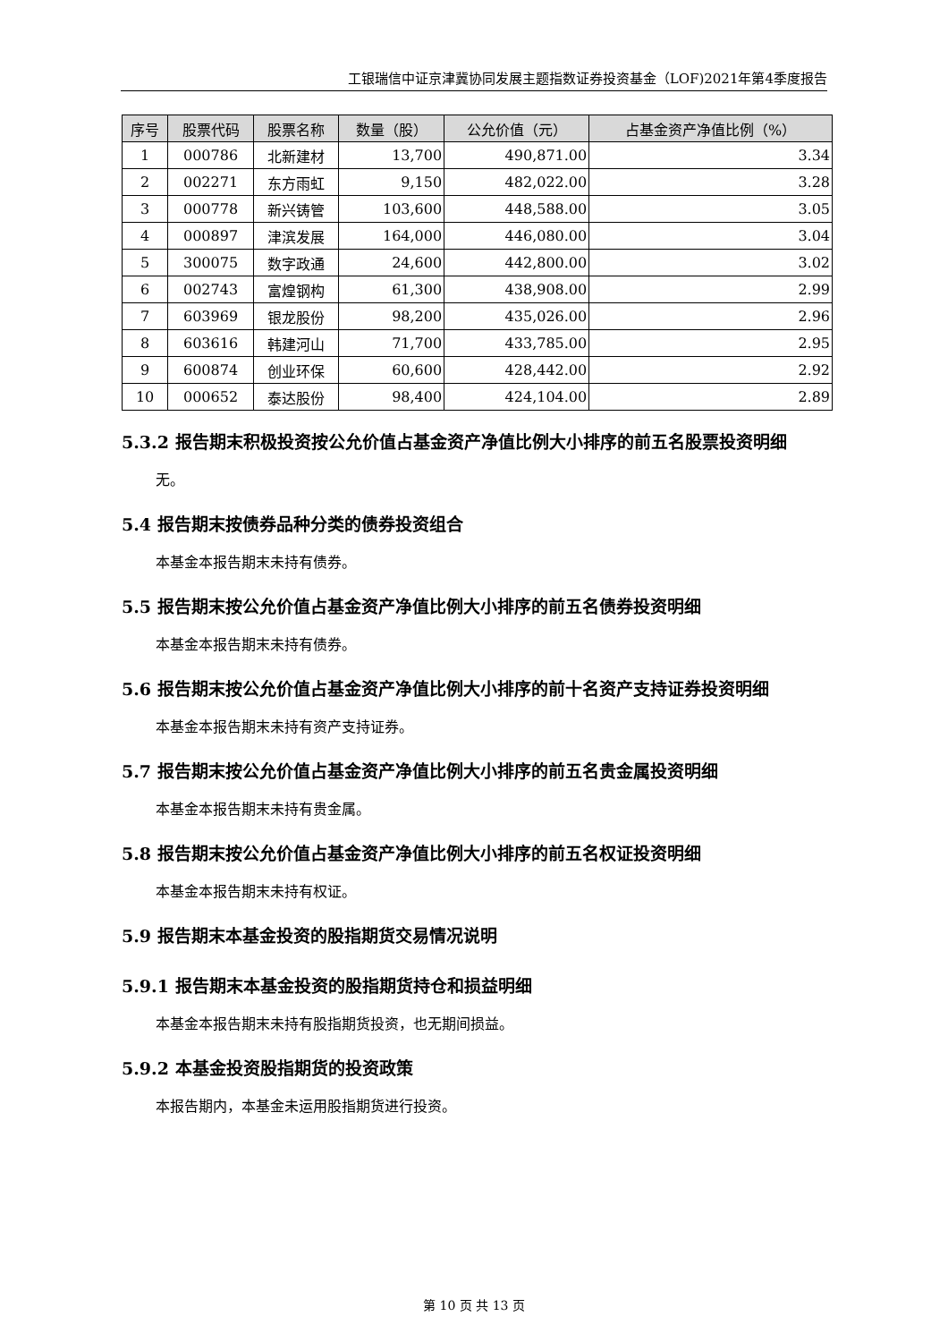工银瑞信中证京津冀协同发展主题指数证券投资基金（LOF)2021年第4季度报告
| 序号 | 股票代码 | 股票名称 | 数量（股） | 公允价值（元） | 占基金资产净值比例（%） |
| --- | --- | --- | --- | --- | --- |
| 1 | 000786 | 北新建材 | 13,700 | 490,871.00 | 3.34 |
| 2 | 002271 | 东方雨虹 | 9,150 | 482,022.00 | 3.28 |
| 3 | 000778 | 新兴铸管 | 103,600 | 448,588.00 | 3.05 |
| 4 | 000897 | 津滨发展 | 164,000 | 446,080.00 | 3.04 |
| 5 | 300075 | 数字政通 | 24,600 | 442,800.00 | 3.02 |
| 6 | 002743 | 富煌钢构 | 61,300 | 438,908.00 | 2.99 |
| 7 | 603969 | 银龙股份 | 98,200 | 435,026.00 | 2.96 |
| 8 | 603616 | 韩建河山 | 71,700 | 433,785.00 | 2.95 |
| 9 | 600874 | 创业环保 | 60,600 | 428,442.00 | 2.92 |
| 10 | 000652 | 泰达股份 | 98,400 | 424,104.00 | 2.89 |
5.3.2 报告期末积极投资按公允价值占基金资产净值比例大小排序的前五名股票投资明细
无。
5.4 报告期末按债券品种分类的债券投资组合
本基金本报告期末未持有债券。
5.5 报告期末按公允价值占基金资产净值比例大小排序的前五名债券投资明细
本基金本报告期末未持有债券。
5.6 报告期末按公允价值占基金资产净值比例大小排序的前十名资产支持证券投资明细
本基金本报告期末未持有资产支持证券。
5.7 报告期末按公允价值占基金资产净值比例大小排序的前五名贵金属投资明细
本基金本报告期末未持有贵金属。
5.8 报告期末按公允价值占基金资产净值比例大小排序的前五名权证投资明细
本基金本报告期末未持有权证。
5.9 报告期末本基金投资的股指期货交易情况说明
5.9.1 报告期末本基金投资的股指期货持仓和损益明细
本基金本报告期末未持有股指期货投资，也无期间损益。
5.9.2 本基金投资股指期货的投资政策
本报告期内，本基金未运用股指期货进行投资。
第 10 页 共 13 页